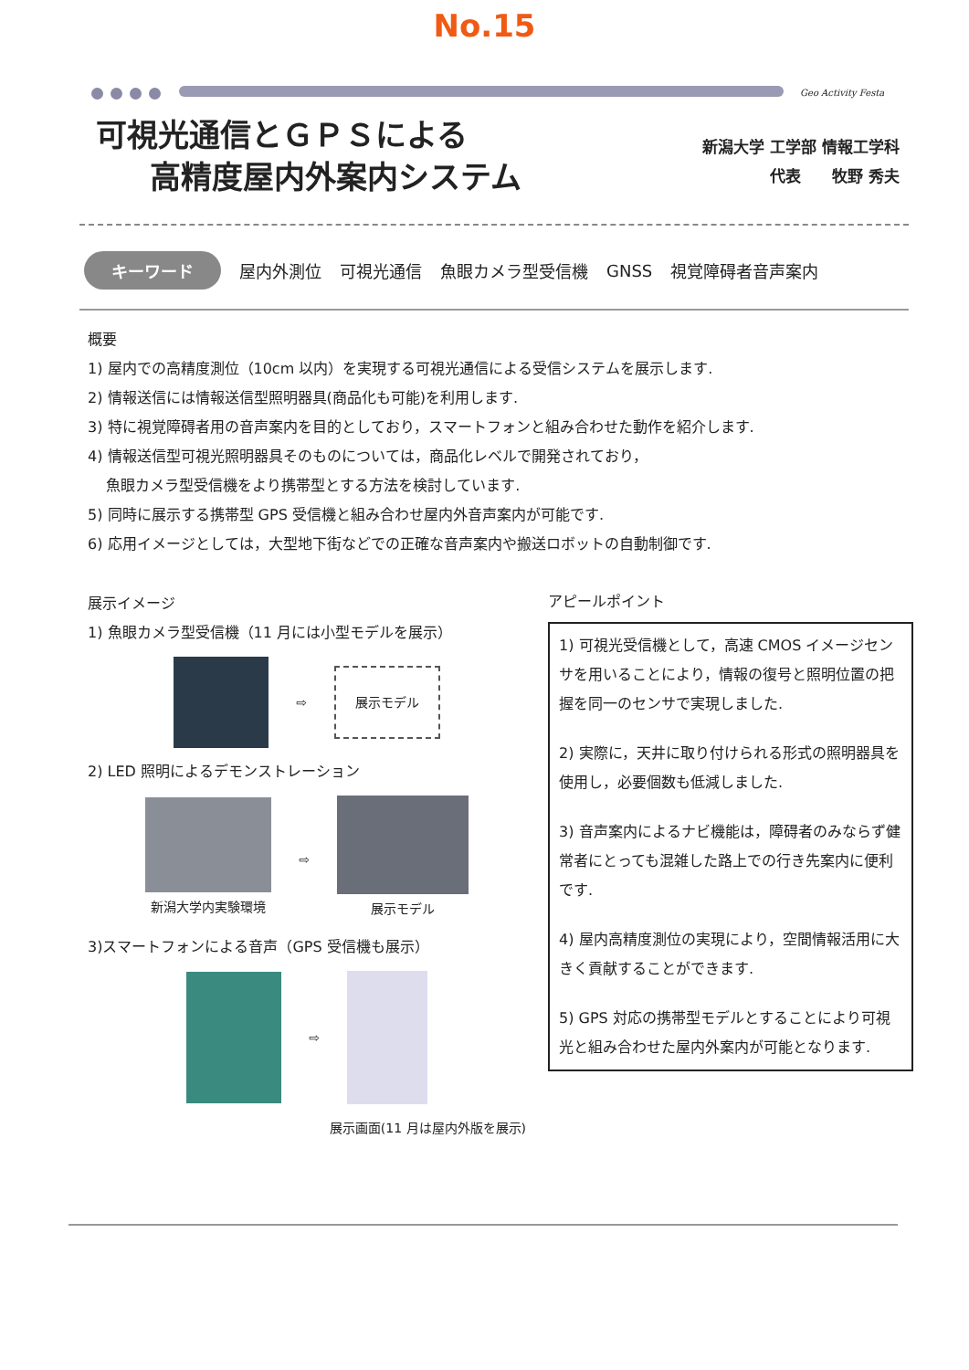No.15
Geo Activity Festa
可視光通信とＧＰＳによる
高精度屋内外案内システム
新潟大学 工学部 情報工学科
代表　　牧野 秀夫
キーワード 屋内外測位 可視光通信 魚眼カメラ型受信機 GNSS 視覚障碍者音声案内
概要
1) 屋内での高精度測位（10cm 以内）を実現する可視光通信による受信システムを展示します.
2) 情報送信には情報送信型照明器具(商品化も可能)を利用します.
3) 特に視覚障碍者用の音声案内を目的としており，スマートフォンと組み合わせた動作を紹介します.
4) 情報送信型可視光照明器具そのものについては，商品化レベルで開発されており，
魚眼カメラ型受信機をより携帯型とする方法を検討しています.
5) 同時に展示する携帯型 GPS 受信機と組み合わせ屋内外音声案内が可能です.
6) 応用イメージとしては，大型地下街などでの正確な音声案内や搬送ロボットの自動制御です.
展示イメージ
1) 魚眼カメラ型受信機（11 月には小型モデルを展示）
⇨ 展示モデル
2) LED 照明によるデモンストレーション
新潟大学内実験環境 ⇨
展示モデル
3)スマートフォンによる音声（GPS 受信機も展示）
⇨
展示画面(11 月は屋内外版を展示)
アピールポイント
1) 可視光受信機として，高速 CMOS イメージセンサを用いることにより，情報の復号と照明位置の把握を同一のセンサで実現しました.
2) 実際に，天井に取り付けられる形式の照明器具を使用し，必要個数も低減しました.
3) 音声案内によるナビ機能は，障碍者のみならず健常者にとっても混雑した路上での行き先案内に便利です.
4) 屋内高精度測位の実現により，空間情報活用に大きく貢献することができます.
5) GPS 対応の携帯型モデルとすることにより可視光と組み合わせた屋内外案内が可能となります.